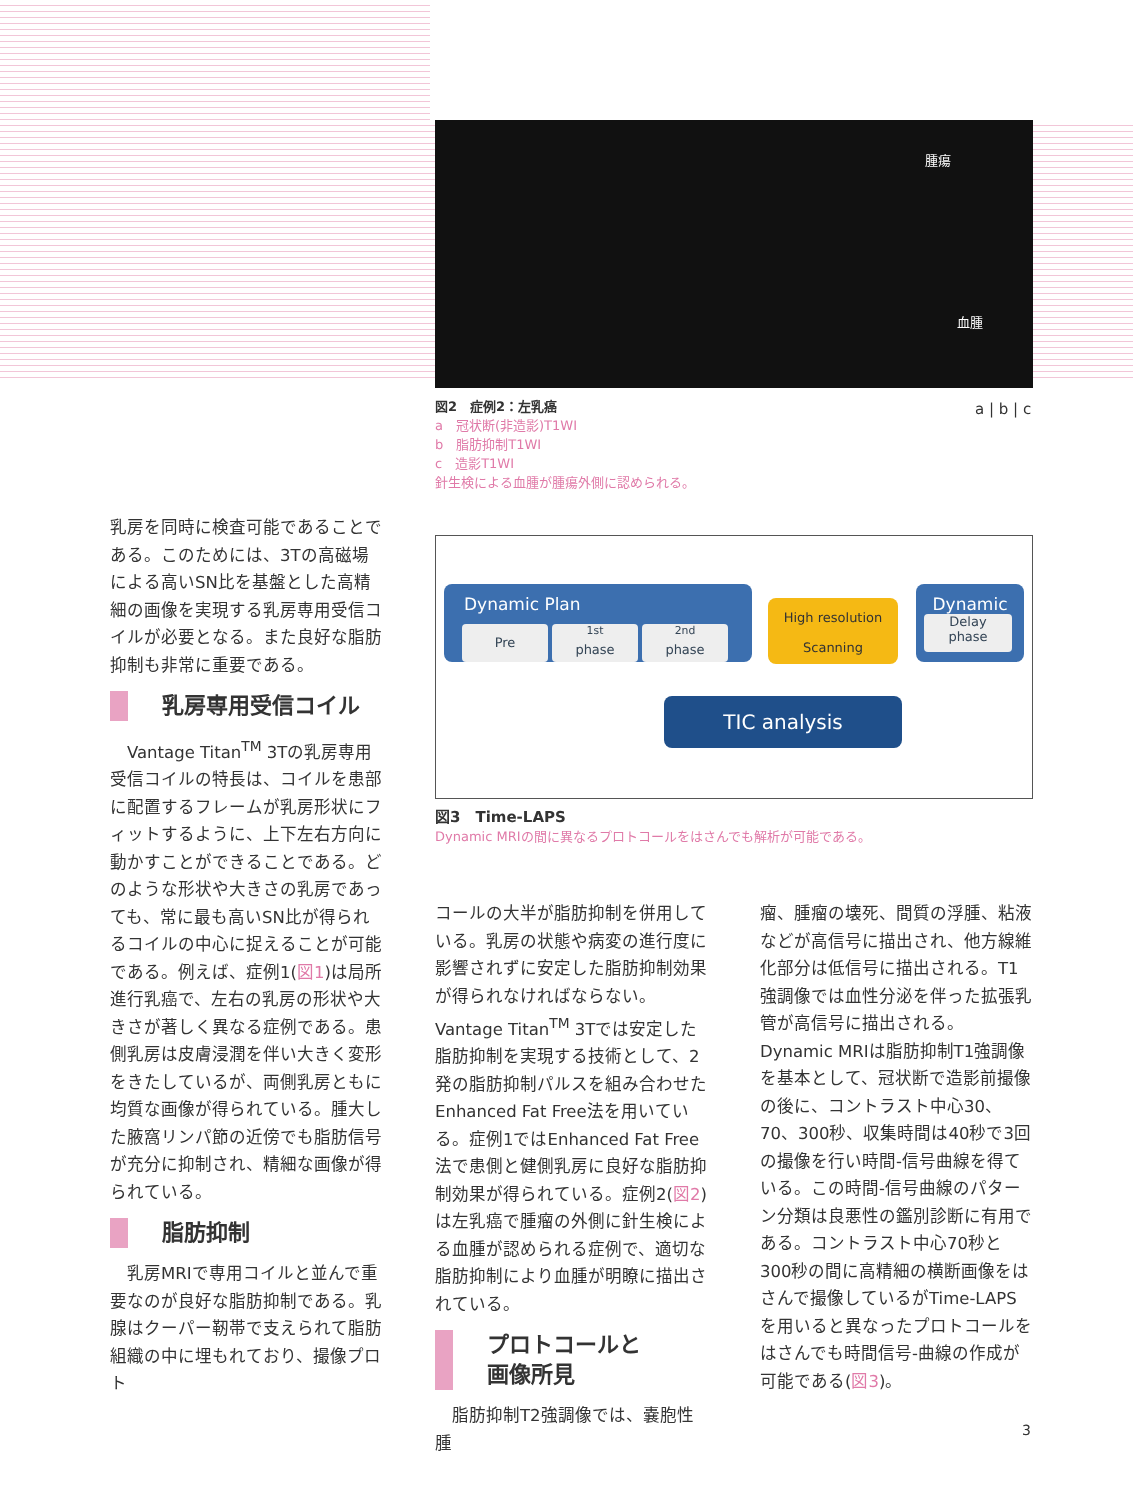腫瘍
血腫
図2　症例2：左乳癌
a　冠状断(非造影)T1WI
b　脂肪抑制T1WI
c　造影T1WI
針生検による血腫が腫瘍外側に認められる。
a | b | c
Dynamic Plan
Pre <sup>1st</sup>
phase <sup>2nd</sup>
phase
High resolution
Scanning
Dynamic
Delay
phase
TIC analysis
図3　Time-LAPS
Dynamic MRIの間に異なるプロトコールをはさんでも解析が可能である。
乳房を同時に検査可能であることである。このためには、3Tの高磁場による高いSN比を基盤とした高精細の画像を実現する乳房専用受信コイルが必要となる。また良好な脂肪抑制も非常に重要である。
乳房専用受信コイル
　Vantage Titan<sup>TM</sup> 3Tの乳房専用受信コイルの特長は、コイルを患部に配置するフレームが乳房形状にフィットするように、上下左右方向に動かすことができることである。どのような形状や大きさの乳房であっても、常に最も高いSN比が得られるコイルの中心に捉えることが可能である。例えば、症例1(図1)は局所進行乳癌で、左右の乳房の形状や大きさが著しく異なる症例である。患側乳房は皮膚浸潤を伴い大きく変形をきたしているが、両側乳房ともに均質な画像が得られている。腫大した腋窩リンパ節の近傍でも脂肪信号が充分に抑制され、精細な画像が得られている。
脂肪抑制
　乳房MRIで専用コイルと並んで重要なのが良好な脂肪抑制である。乳腺はクーパー靭帯で支えられて脂肪組織の中に埋もれており、撮像プロト
コールの大半が脂肪抑制を併用している。乳房の状態や病変の進行度に影響されずに安定した脂肪抑制効果が得られなければならない。Vantage Titan<sup>TM</sup> 3Tでは安定した脂肪抑制を実現する技術として、2発の脂肪抑制パルスを組み合わせたEnhanced Fat Free法を用いている。症例1ではEnhanced Fat Free法で患側と健側乳房に良好な脂肪抑制効果が得られている。症例2(図2)は左乳癌で腫瘤の外側に針生検による血腫が認められる症例で、適切な脂肪抑制により血腫が明瞭に描出されている。
プロトコールと
画像所見
　脂肪抑制T2強調像では、嚢胞性腫
瘤、腫瘤の壊死、間質の浮腫、粘液などが高信号に描出され、他方線維化部分は低信号に描出される。T1強調像では血性分泌を伴った拡張乳管が高信号に描出される。Dynamic MRIは脂肪抑制T1強調像を基本として、冠状断で造影前撮像の後に、コントラスト中心30、70、300秒、収集時間は40秒で3回の撮像を行い時間-信号曲線を得ている。この時間-信号曲線のパターン分類は良悪性の鑑別診断に有用である。コントラスト中心70秒と300秒の間に高精細の横断画像をはさんで撮像しているがTime-LAPSを用いると異なったプロトコールをはさんでも時間信号-曲線の作成が可能である(図3)。
3